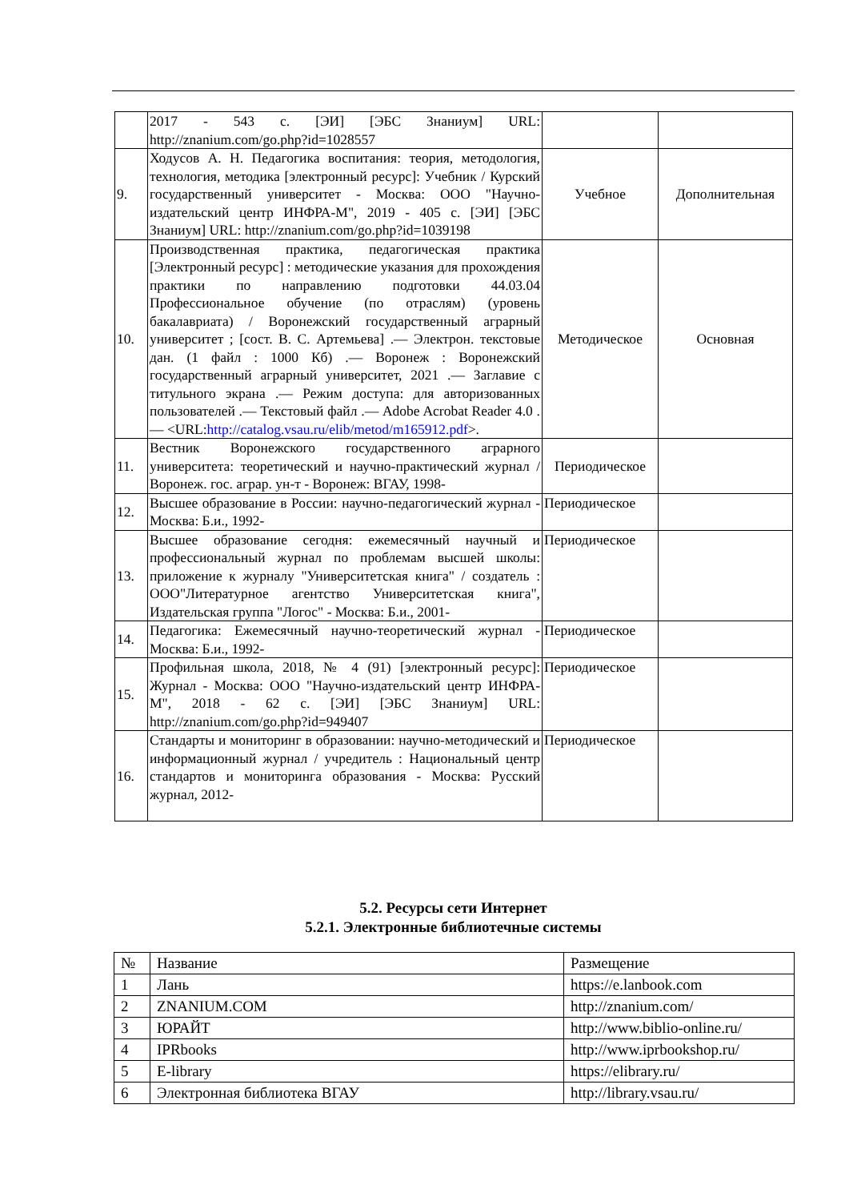| | 2017 - 543 с. [ЭИ] [ЭБС Знаниум] URL: http://znanium.com/go.php?id=1028557 | | |
| 9. | Ходусов А. Н. Педагогика воспитания: теория, методология, технология, методика [электронный ресурс]: Учебник / Курский государственный университет - Москва: ООО "Научно-издательский центр ИНФРА-М", 2019 - 405 с. [ЭИ] [ЭБС Знаниум] URL: http://znanium.com/go.php?id=1039198 | Учебное | Дополнительная |
| 10. | Производственная практика, педагогическая практика [Электронный ресурс] : методические указания для прохождения практики по направлению подготовки 44.03.04 Профессиональное обучение (по отраслям) (уровень бакалавриата) / Воронежский государственный аграрный университет ; [сост. В. С. Артемьева] .— Электрон. текстовые дан. (1 файл : 1000 Кб) .— Воронеж : Воронежский государственный аграрный университет, 2021 .— Заглавие с титульного экрана .— Режим доступа: для авторизованных пользователей .— Текстовый файл .— Adobe Acrobat Reader 4.0 .— <URL: http://catalog.vsau.ru/elib/metod/m165912.pdf >. | Методическое | Основная |
| 11. | Вестник Воронежского государственного аграрного университета: теоретический и научно-практический журнал / Воронеж. гос. аграр. ун-т - Воронеж: ВГАУ, 1998- | Периодическое | |
| 12. | Высшее образование в России: научно-педагогический журнал - Москва: Б.и., 1992- | Периодическое | |
| 13. | Высшее образование сегодня: ежемесячный научный и профессиональный журнал по проблемам высшей школы: приложение к журналу "Университетская книга" / создатель : ООО"Литературное агентство Университетская книга", Издательская группа "Логос" - Москва: Б.и., 2001- | Периодическое | |
| 14. | Педагогика: Ежемесячный научно-теоретический журнал - Москва: Б.и., 1992- | Периодическое | |
| 15. | Профильная школа, 2018, № 4 (91) [электронный ресурс]: Журнал - Москва: ООО "Научно-издательский центр ИНФРА-М", 2018 - 62 с. [ЭИ] [ЭБС Знаниум] URL: http://znanium.com/go.php?id=949407 | Периодическое | |
| 16. | Стандарты и мониторинг в образовании: научно-методический и информационный журнал / учредитель : Национальный центр стандартов и мониторинга образования - Москва: Русский журнал, 2012- | Периодическое | |
5.2. Ресурсы сети Интернет
5.2.1. Электронные библиотечные системы
| № | Название | Размещение |
| 1 | Лань | https://e.lanbook.com |
| 2 | ZNANIUM.COM | http://znanium.com/ |
| 3 | ЮРАЙТ | http://www.biblio-online.ru/ |
| 4 | IPRbooks | http://www.iprbookshop.ru/ |
| 5 | E-library | https://elibrary.ru/ |
| 6 | Электронная библиотека ВГАУ | http://library.vsau.ru/ |